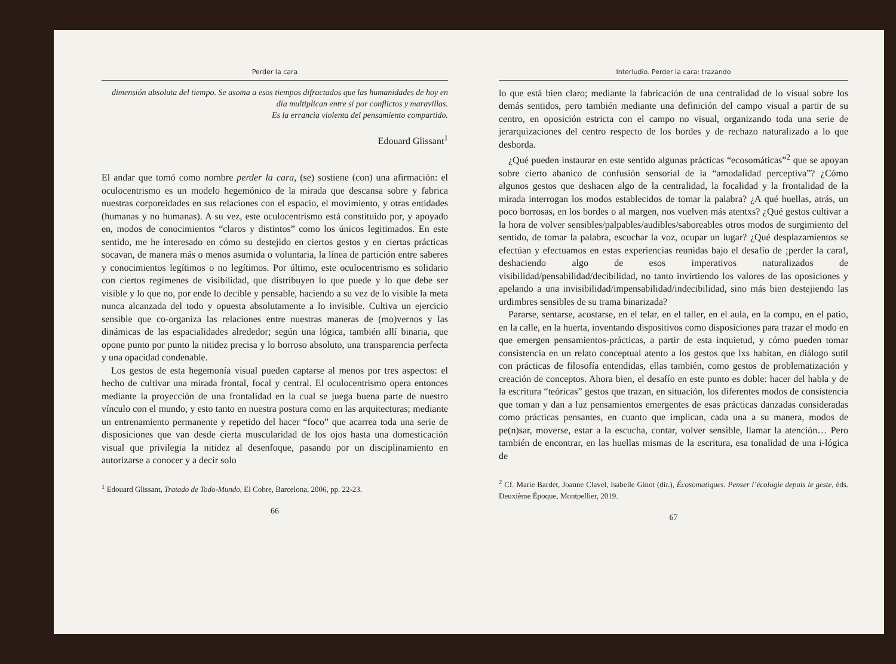Perder la cara
dimensión absoluta del tiempo. Se asoma a esos tiempos difractados que las humanidades de hoy en día multiplican entre sí por conflictos y maravillas.
Es la errancia violenta del pensamiento compartido.
Edouard Glissant<sup>1</sup>
El andar que tomó como nombre perder la cara, (se) sostiene (con) una afirmación: el oculocentrismo es un modelo hegemónico de la mirada que descansa sobre y fabrica nuestras corporeidades en sus relaciones con el espacio, el movimiento, y otras entidades (humanas y no humanas). A su vez, este oculocentrismo está constituido por, y apoyado en, modos de conocimientos “claros y distintos” como los únicos legitimados. En este sentido, me he interesado en cómo su destejido en ciertos gestos y en ciertas prácticas socavan, de manera más o menos asumida o voluntaria, la línea de partición entre saberes y conocimientos legítimos o no legítimos. Por último, este oculocentrismo es solidario con ciertos regímenes de visibilidad, que distribuyen lo que puede y lo que debe ser visible y lo que no, por ende lo decible y pensable, haciendo a su vez de lo visible la meta nunca alcanzada del todo y opuesta absolutamente a lo invisible. Cultiva un ejercicio sensible que co-organiza las relaciones entre nuestras maneras de (mo)vernos y las dinámicas de las espacialidades alrededor; según una lógica, también allí binaria, que opone punto por punto la nitidez precisa y lo borroso absoluto, una transparencia perfecta y una opacidad condenable.
Los gestos de esta hegemonía visual pueden captarse al menos por tres aspectos: el hecho de cultivar una mirada frontal, focal y central. El oculocentrismo opera entonces mediante la proyección de una frontalidad en la cual se juega buena parte de nuestro vínculo con el mundo, y esto tanto en nuestra postura como en las arquitecturas; mediante un entrenamiento permanente y repetido del hacer “foco” que acarrea toda una serie de disposiciones que van desde cierta muscularidad de los ojos hasta una domesticación visual que privilegia la nitidez al desenfoque, pasando por un disciplinamiento en autorizarse a conocer y a decir solo
<sup>1</sup> Edouard Glissant, Tratado de Todo-Mundo, El Cobre, Barcelona, 2006, pp. 22-23.
66
Interludio. Perder la cara: trazando
lo que está bien claro; mediante la fabricación de una centralidad de lo visual sobre los demás sentidos, pero también mediante una definición del campo visual a partir de su centro, en oposición estricta con el campo no visual, organizando toda una serie de jerarquizaciones del centro respecto de los bordes y de rechazo naturalizado a lo que desborda.
¿Qué pueden instaurar en este sentido algunas prácticas “ecosomáticas”<sup>2</sup> que se apoyan sobre cierto abanico de confusión sensorial de la “amodalidad perceptiva”? ¿Cómo algunos gestos que deshacen algo de la centralidad, la focalidad y la frontalidad de la mirada interrogan los modos establecidos de tomar la palabra? ¿A qué huellas, atrás, un poco borrosas, en los bordes o al margen, nos vuelven más atentxs? ¿Qué gestos cultivar a la hora de volver sensibles/palpables/audibles/saboreables otros modos de surgimiento del sentido, de tomar la palabra, escuchar la voz, ocupar un lugar? ¿Qué desplazamientos se efectúan y efectuamos en estas experiencias reunidas bajo el desafío de ¡perder la cara!, deshaciendo algo de esos imperativos naturalizados de visibilidad/pensabilidad/decibilidad, no tanto invirtiendo los valores de las oposiciones y apelando a una invisibilidad/impensabilidad/indecibilidad, sino más bien destejiendo las urdimbres sensibles de su trama binarizada?
Pararse, sentarse, acostarse, en el telar, en el taller, en el aula, en la compu, en el patio, en la calle, en la huerta, inventando dispositivos como disposiciones para trazar el modo en que emergen pensamientos-prácticas, a partir de esta inquietud, y cómo pueden tomar consistencia en un relato conceptual atento a los gestos que lxs habitan, en diálogo sutil con prácticas de filosofía entendidas, ellas también, como gestos de problematización y creación de conceptos. Ahora bien, el desafío en este punto es doble: hacer del habla y de la escritura “teóricas” gestos que trazan, en situación, los diferentes modos de consistencia que toman y dan a luz pensamientos emergentes de esas prácticas danzadas consideradas como prácticas pensantes, en cuanto que implican, cada una a su manera, modos de pe(n)sar, moverse, estar a la escucha, contar, volver sensible, llamar la atención… Pero también de encontrar, en las huellas mismas de la escritura, esa tonalidad de una i-lógica de
<sup>2</sup> Cf. Marie Bardet, Joanne Clavel, Isabelle Ginot (dir.), Écosomatiques. Penser l’écologie depuis le geste, éds. Deuxième Époque, Montpellier, 2019.
67